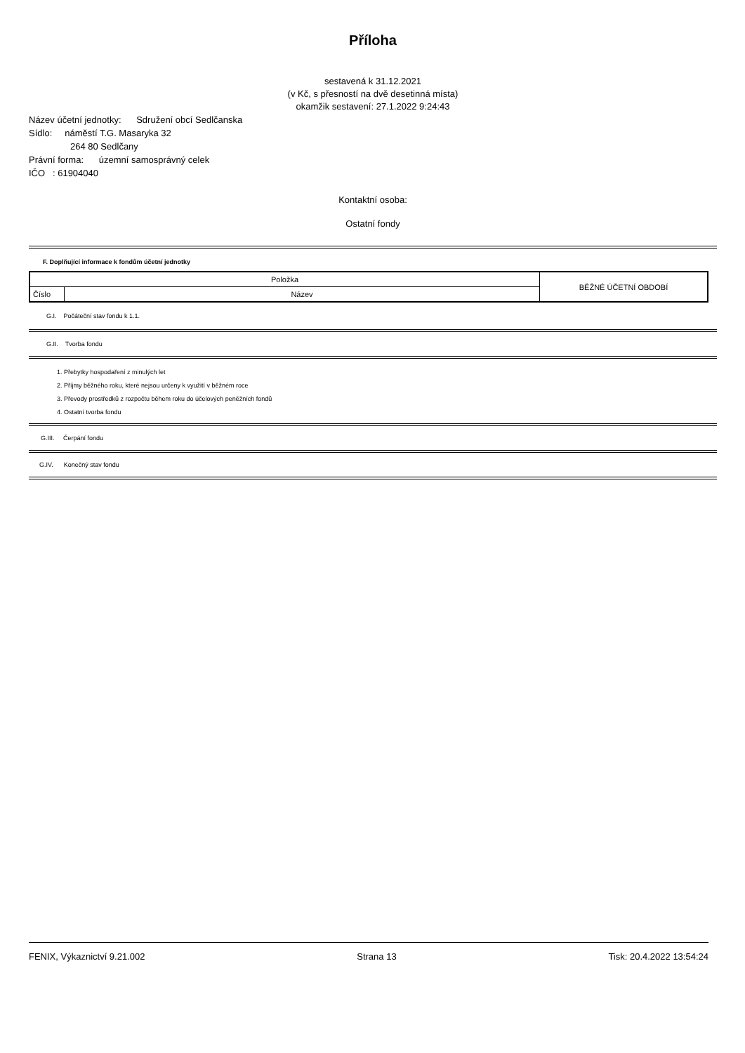Příloha
sestavená k 31.12.2021
(v Kč, s přesností na dvě desetinná místa)
okamžik sestavení: 27.1.2022 9:24:43
Název účetní jednotky: Sdružení obcí Sedlčanska
Sídlo: náměstí T.G. Masaryka 32
264 80 Sedlčany
Právní forma: územní samosprávný celek
IČO : 61904040
Kontaktní osoba:
Ostatní fondy
F. Doplňující informace k fondům účetní jednotky
| Položka | | BĚŽNÉ ÚČETNÍ OBDOBÍ |
| Číslo | Název | |
G.I. Počáteční stav fondu k 1.1.
G.II. Tvorba fondu
1. Přebytky hospodaření z minulých let
2. Příjmy běžného roku, které nejsou určeny k využití v běžném roce
3. Převody prostředků z rozpočtu během roku do účelových peněžních fondů
4. Ostatní tvorba fondu
G.III. Čerpání fondu
G.IV. Konečný stav fondu
FENIX, Výkaznictví 9.21.002 Strana 13 Tisk: 20.4.2022 13:54:24